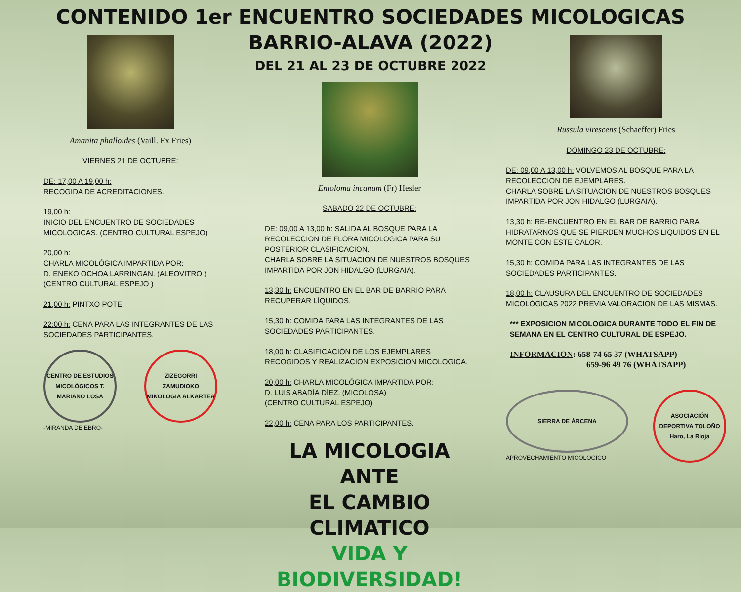CONTENIDO 1er ENCUENTRO SOCIEDADES MICOLOGICAS
BARRIO-ALAVA (2022)
DEL 21 AL 23 DE OCTUBRE 2022
Amanita phalloides (Vaill. Ex Fries)
VIERNES 21 DE OCTUBRE:
DE: 17,00 A 19,00 h:
RECOGIDA DE ACREDITACIONES.
19,00 h:
INICIO DEL ENCUENTRO DE SOCIEDADES MICOLOGICAS. (CENTRO CULTURAL ESPEJO)
20,00 h:
CHARLA MICOLÓGICA IMPARTIDA POR:
D. ENEKO OCHOA LARRINGAN. (ALEOVITRO )
(CENTRO CULTURAL ESPEJO )
21,00 h: PINTXO POTE.
22:00 h: CENA PARA LAS INTEGRANTES DE LAS SOCIEDADES PARTICIPANTES.
CENTRO DE ESTUDIOS MICOLÓGICOS T. MARIANO LOSA
-MIRANDA DE EBRO-
ZIZEGORRI ZAMUDIOKO MIKOLOGIA ALKARTEA
Entoloma incanum (Fr) Hesler
SABADO 22 DE OCTUBRE:
DE: 09,00 A 13,00 h: SALIDA AL BOSQUE PARA LA RECOLECCION DE FLORA MICOLOGICA PARA SU POSTERIOR CLASIFICACION.
CHARLA SOBRE LA SITUACION DE NUESTROS BOSQUES IMPARTIDA POR JON HIDALGO (LURGAIA).
13,30 h: ENCUENTRO EN EL BAR DE BARRIO PARA RECUPERAR LÍQUIDOS.
15,30 h: COMIDA PARA LAS INTEGRANTES DE LAS SOCIEDADES PARTICIPANTES.
18,00 h: CLASIFICACIÓN DE LOS EJEMPLARES RECOGIDOS Y REALIZACION EXPOSICION MICOLOGICA.
20,00 h: CHARLA MICOLÓGICA IMPARTIDA POR:
D. LUIS ABADÍA DÍEZ. (MICOLOSA)
(CENTRO CULTURAL ESPEJO)
22,00 h: CENA PARA LOS PARTICIPANTES.
LA MICOLOGIA ANTE
EL CAMBIO CLIMATICO
VIDA Y BIODIVERSIDAD!
Russula virescens (Schaeffer) Fries
DOMINGO 23 DE OCTUBRE:
DE: 09,00 A 13,00 h: VOLVEMOS AL BOSQUE PARA LA RECOLECCION DE EJEMPLARES.
CHARLA SOBRE LA SITUACION DE NUESTROS BOSQUES IMPARTIDA POR JON HIDALGO (LURGAIA).
13,30 h: RE-ENCUENTRO EN EL BAR DE BARRIO PARA HIDRATARNOS QUE SE PIERDEN MUCHOS LIQUIDOS EN EL MONTE CON ESTE CALOR.
15,30 h: COMIDA PARA LAS INTEGRANTES DE LAS SOCIEDADES PARTICIPANTES.
18,00 h: CLAUSURA DEL ENCUENTRO DE SOCIEDADES MICOLÓGICAS 2022 PREVIA VALORACION DE LAS MISMAS.
*** EXPOSICION MICOLOGICA DURANTE TODO EL FIN DE SEMANA EN EL CENTRO CULTURAL DE ESPEJO.
INFORMACION: 658-74 65 37 (WHATSAPP)
659-96 49 76 (WHATSAPP)
SIERRA DE ÁRCENA
APROVECHAMIENTO MICOLOGICO
ASOCIACIÓN DEPORTIVA TOLOÑO Haro, La Rioja